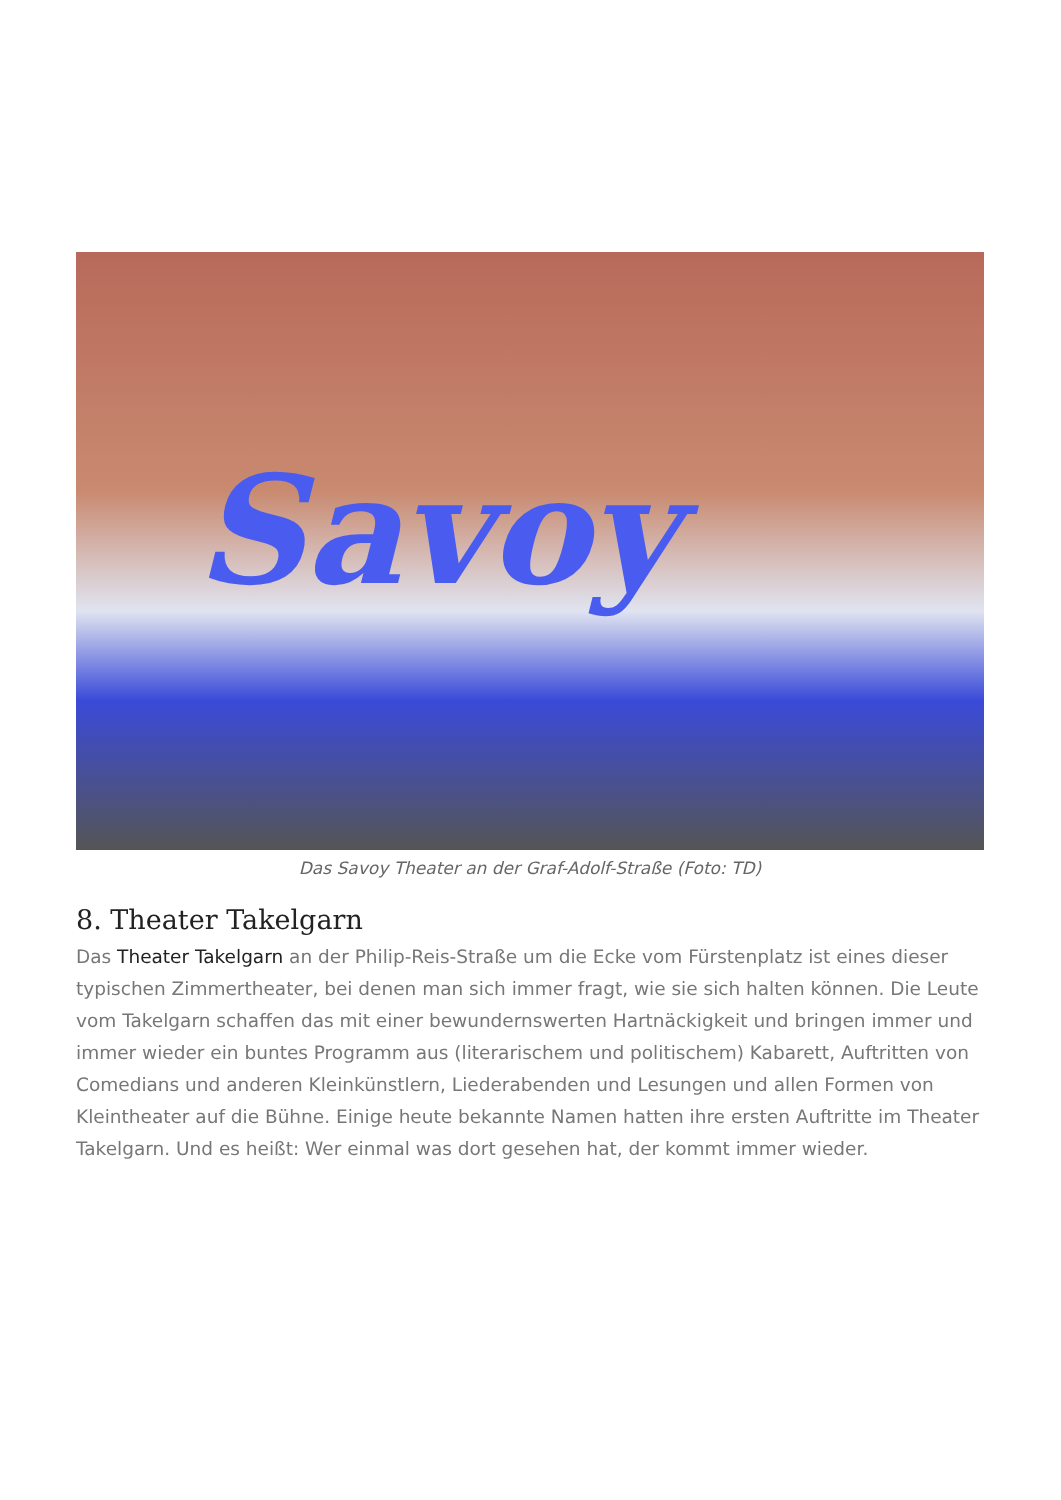Savoy
Das Savoy Theater an der Graf-Adolf-Straße (Foto: TD)
8. Theater Takelgarn
Das Theater Takelgarn an der Philip-Reis-Straße um die Ecke vom Fürstenplatz ist eines dieser typischen Zimmertheater, bei denen man sich immer fragt, wie sie sich halten können. Die Leute vom Takelgarn schaffen das mit einer bewundernswerten Hartnäckigkeit und bringen immer und immer wieder ein buntes Programm aus (literarischem und politischem) Kabarett, Auftritten von Comedians und anderen Kleinkünstlern, Liederabenden und Lesungen und allen Formen von Kleintheater auf die Bühne. Einige heute bekannte Namen hatten ihre ersten Auftritte im Theater Takelgarn. Und es heißt: Wer einmal was dort gesehen hat, der kommt immer wieder.